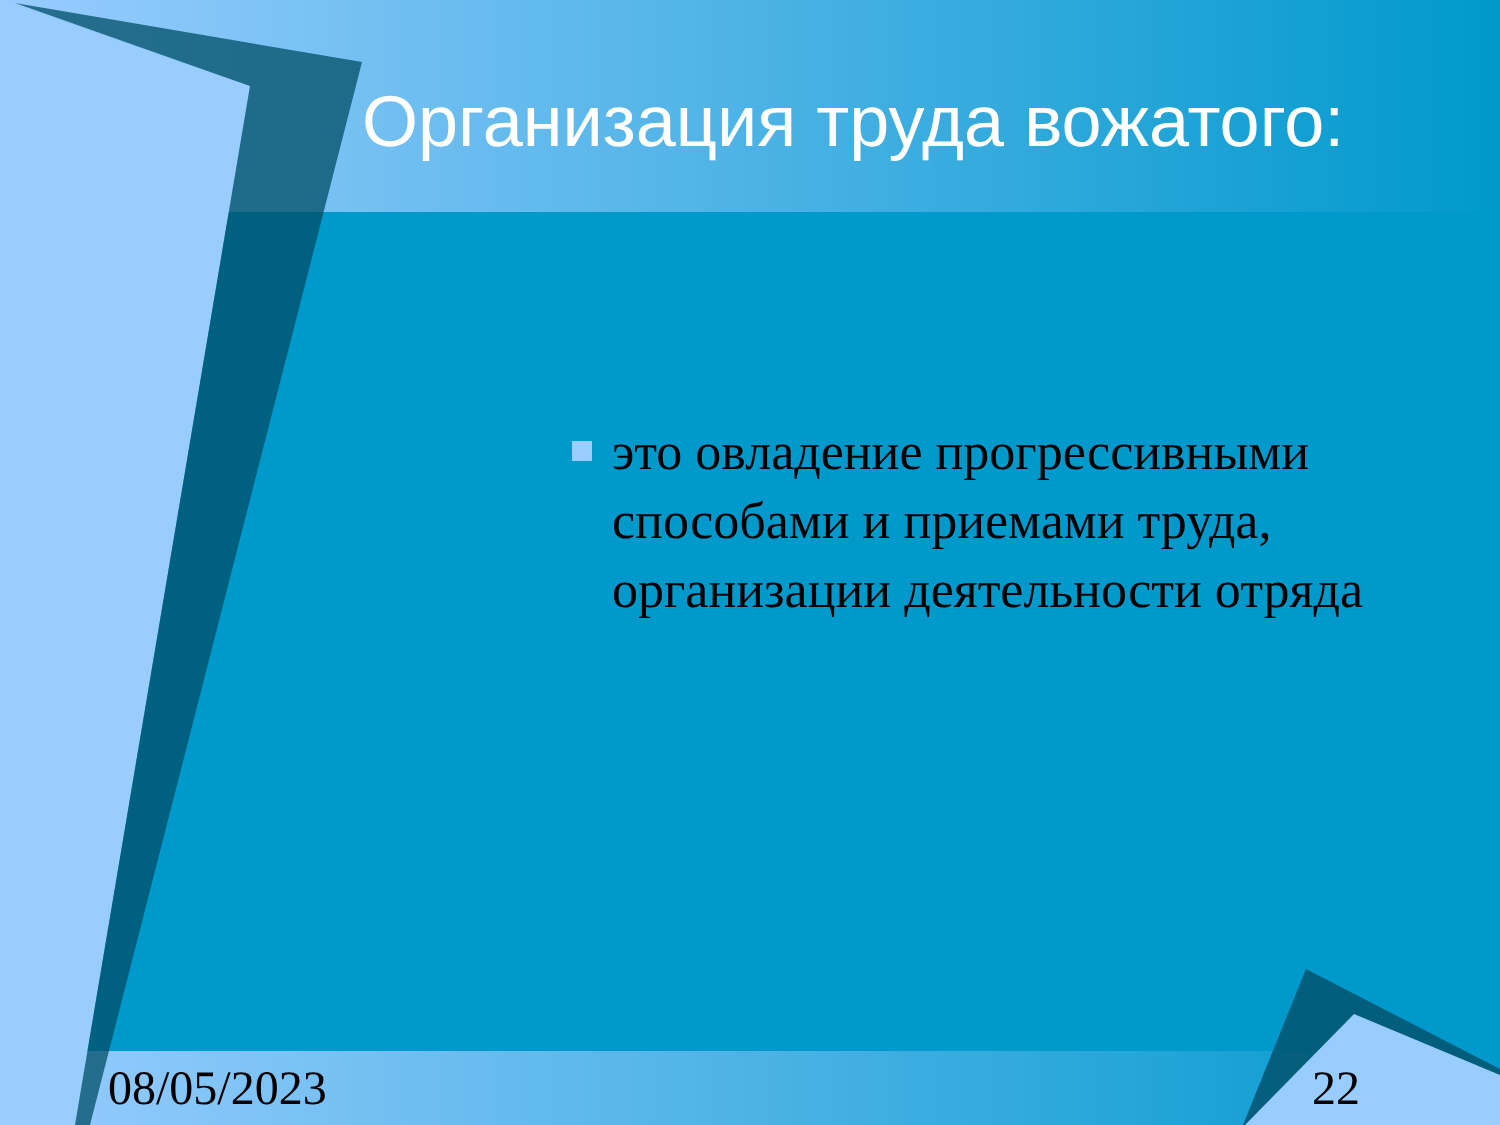Организация труда вожатого:
это овладение прогрессивными способами и приемами труда, организации деятельности отряда
08/05/2023 22